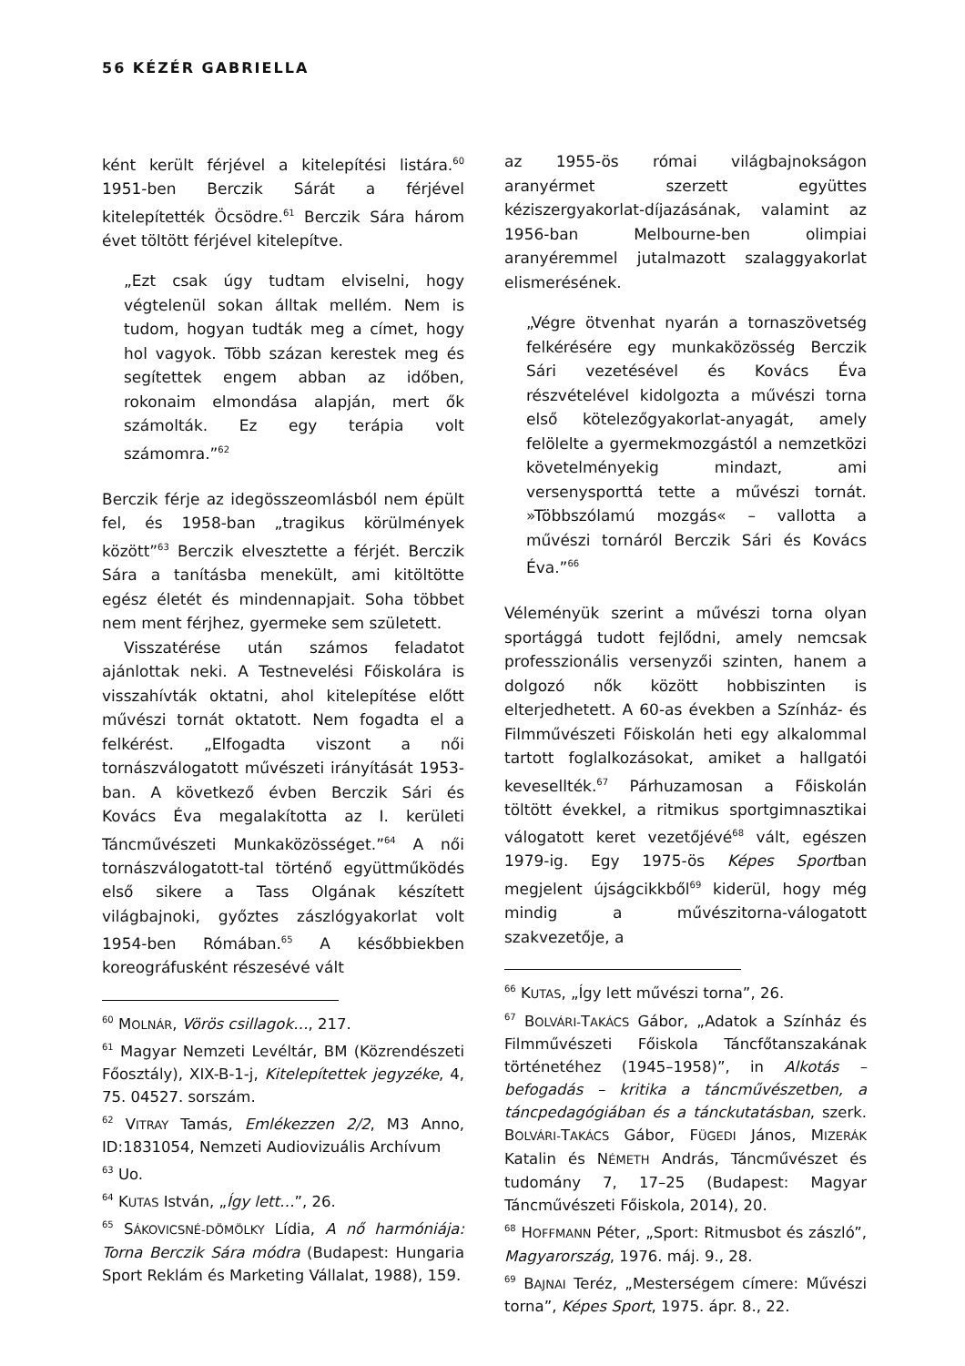56 KÉZÉR GABRIELLA
ként került férjével a kitelepítési listára.<sup>60</sup> 1951-ben Berczik Sárát a férjével kitelepítették Öcsödre.<sup>61</sup> Berczik Sára három évet töltött férjével kitelepítve.
„Ezt csak úgy tudtam elviselni, hogy végtelenül sokan álltak mellém. Nem is tudom, hogyan tudták meg a címet, hogy hol vagyok. Több százan kerestek meg és segítettek engem abban az időben, rokonaim elmondása alapján, mert ők számolták. Ez egy terápia volt számomra.”<sup>62</sup>
Berczik férje az idegösszeomlásból nem épült fel, és 1958-ban „tragikus körülmények között”<sup>63</sup> Berczik elvesztette a férjét. Berczik Sára a tanításba menekült, ami kitöltötte egész életét és mindennapjait. Soha többet nem ment férjhez, gyermeke sem született.
Visszatérése után számos feladatot ajánlottak neki. A Testnevelési Főiskolára is visszahívták oktatni, ahol kitelepítése előtt művészi tornát oktatott. Nem fogadta el a felkérést. „Elfogadta viszont a női tornászválogatott művészeti irányítását 1953-ban. A következő évben Berczik Sári és Kovács Éva megalakította az I. kerületi Táncművészeti Munkaközösséget.”<sup>64</sup> A női tornászválogatott-tal történő együttműködés első sikere a Tass Olgának készített világbajnoki, győztes zászlógyakorlat volt 1954-ben Rómában.<sup>65</sup> A későbbiekben koreográfusként részesévé vált
<sup>60</sup> MOLNÁR, Vörös csillagok…, 217.
<sup>61</sup> Magyar Nemzeti Levéltár, BM (Közrendészeti Főosztály), XIX-B-1-j, Kitelepítettek jegyzéke, 4, 75. 04527. sorszám.
<sup>62</sup> VITRAY Tamás, Emlékezzen 2/2, M3 Anno, ID:1831054, Nemzeti Audiovizuális Archívum
<sup>63</sup> Uo.
<sup>64</sup> KUTAS István, „Így lett…”, 26.
<sup>65</sup> SÁKOVICSNÉ-DÖMÖLKY Lídia, A nő harmóniája: Torna Berczik Sára módra (Budapest: Hungaria Sport Reklám és Marketing Vállalat, 1988), 159.
az 1955-ös római világbajnokságon aranyérmet szerzett együttes kéziszergyakorlat-díjazásának, valamint az 1956-ban Melbourne-ben olimpiai aranyéremmel jutalmazott szalaggyakorlat elismerésének.
„Végre ötvenhat nyarán a tornaszövetség felkérésére egy munkaközösség Berczik Sári vezetésével és Kovács Éva részvételével kidolgozta a művészi torna első kötelezőgyakorlat-anyagát, amely felölelte a gyermekmozgástól a nemzetközi követelményekig mindazt, ami versenysporttá tette a művészi tornát. »Többszólamú mozgás« – vallotta a művészi tornáról Berczik Sári és Kovács Éva.”<sup>66</sup>
Véleményük szerint a művészi torna olyan sportággá tudott fejlődni, amely nemcsak professzionális versenyzői szinten, hanem a dolgozó nők között hobbiszinten is elterjedhetett. A 60-as években a Színház- és Filmművészeti Főiskolán heti egy alkalommal tartott foglalkozásokat, amiket a hallgatói kevesellték.<sup>67</sup> Párhuzamosan a Főiskolán töltött évekkel, a ritmikus sportgimnasztikai válogatott keret vezetőjévé<sup>68</sup> vált, egészen 1979-ig. Egy 1975-ös Képes Sportban megjelent újságcikkből<sup>69</sup> kiderül, hogy még mindig a művészitorna-válogatott szakvezetője, a
<sup>66</sup> KUTAS, „Így lett művészi torna”, 26.
<sup>67</sup> BOLVÁRI-TAKÁCS Gábor, „Adatok a Színház és Filmművészeti Főiskola Táncfőtanszakának történetéhez (1945–1958)”, in Alkotás – befogadás – kritika a táncművészetben, a táncpedagógiában és a tánckutatásban, szerk. BOLVÁRI-TAKÁCS Gábor, FÜGEDI János, MIZERÁK Katalin és NÉMETH András, Táncművészet és tudomány 7, 17–25 (Budapest: Magyar Táncművészeti Főiskola, 2014), 20.
<sup>68</sup> HOFFMANN Péter, „Sport: Ritmusbot és zászló”, Magyarország, 1976. máj. 9., 28.
<sup>69</sup> BAJNAI Teréz, „Mesterségem címere: Művészi torna”, Képes Sport, 1975. ápr. 8., 22.